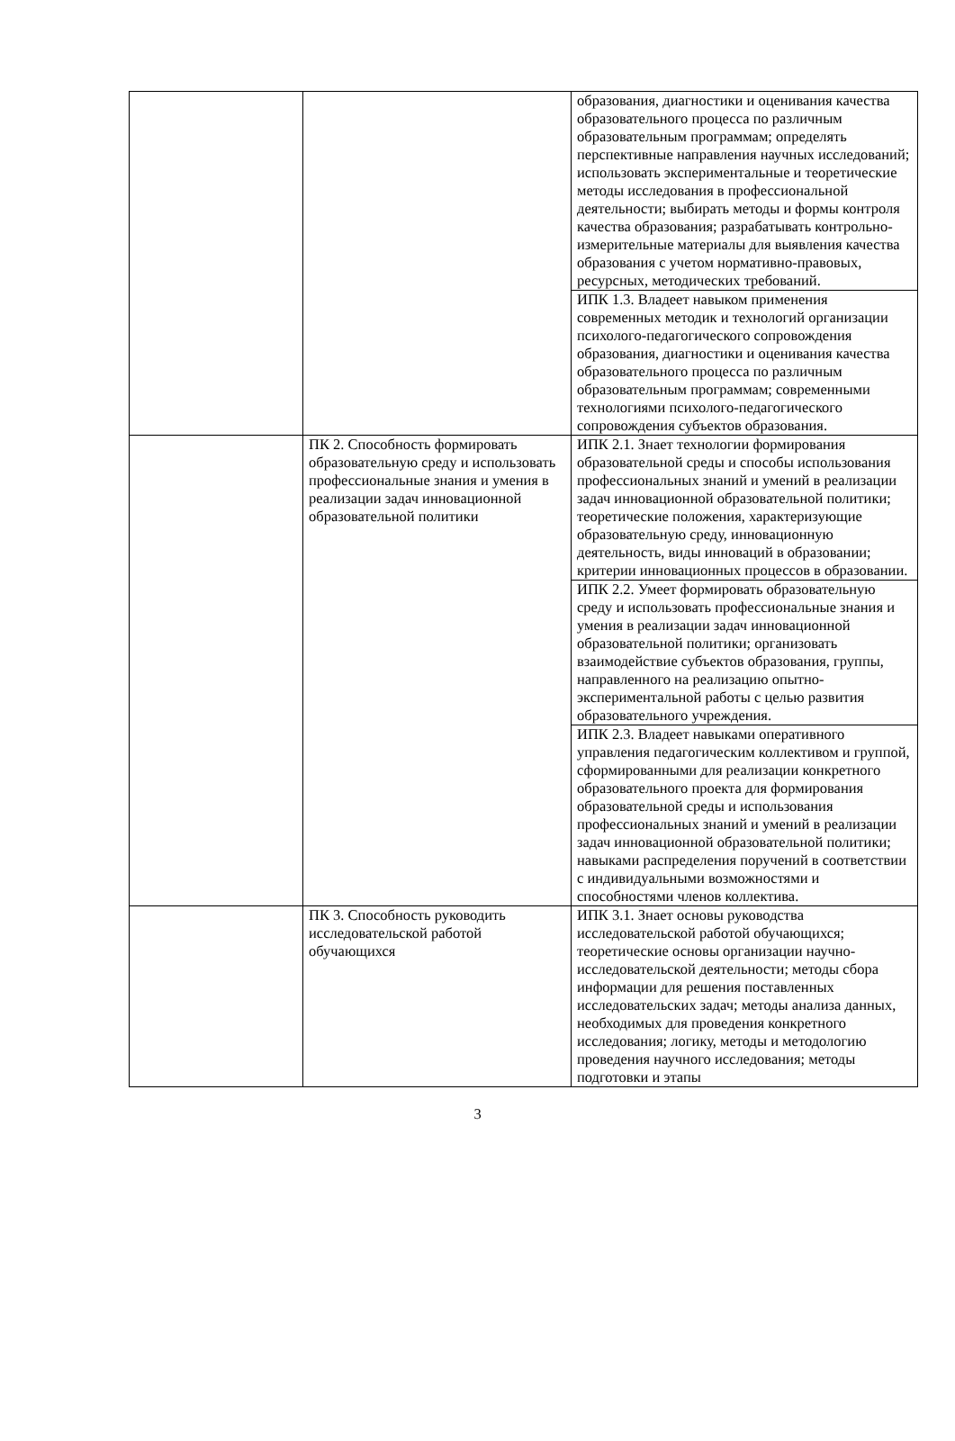| | | образования, диагностики и оценивания качества образовательного процесса по различным образовательным программам; определять перспективные направления научных исследований; использовать экспериментальные и теоретические методы исследования в профессиональной деятельности; выбирать методы и формы контроля качества образования; разрабатывать контрольно-измерительные материалы для выявления качества образования с учетом нормативно-правовых, ресурсных, методических требований. |
| | | ИПК 1.3. Владеет навыком применения современных методик и технологий организации психолого-педагогического сопровождения образования, диагностики и оценивания качества образовательного процесса по различным образовательным программам; современными технологиями психолого-педагогического сопровождения субъектов образования. |
| | ПК 2. Способность формировать образовательную среду и использовать профессиональные знания и умения в реализации задач инновационной образовательной политики | ИПК 2.1. Знает технологии формирования образовательной среды и способы использования профессиональных знаний и умений в реализации задач инновационной образовательной политики; теоретические положения, характеризующие образовательную среду, инновационную деятельность, виды инноваций в образовании; критерии инновационных процессов в образовании. |
| | | ИПК 2.2. Умеет формировать образовательную среду и использовать профессиональные знания и умения в реализации задач инновационной образовательной политики; организовать взаимодействие субъектов образования, группы, направленного на реализацию опытно-экспериментальной работы с целью развития образовательного учреждения. |
| | | ИПК 2.3. Владеет навыками оперативного управления педагогическим коллективом и группой, сформированными для реализации конкретного образовательного проекта для формирования образовательной среды и использования профессиональных знаний и умений в реализации задач инновационной образовательной политики; навыками распределения поручений в соответствии с индивидуальными возможностями и способностями членов коллектива. |
| | ПК 3. Способность руководить исследовательской работой обучающихся | ИПК 3.1. Знает основы руководства исследовательской работой обучающихся; теоретические основы организации научно-исследовательской деятельности; методы сбора информации для решения поставленных исследовательских задач; методы анализа данных, необходимых для проведения конкретного исследования; логику, методы и методологию проведения научного исследования; методы подготовки и этапы |
3